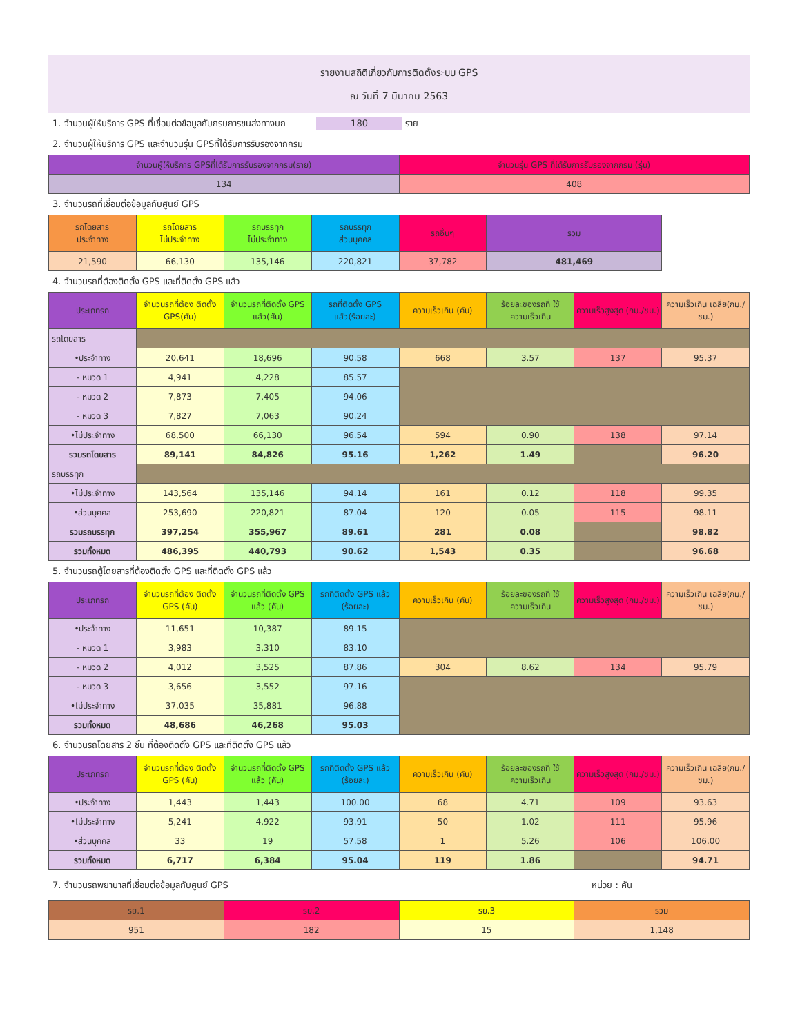รายงานสถิติเกี่ยวกับการติดตั้งระบบ GPS
ณ วันที่ 7 มีนาคม 2563
1. จำนวนผู้ให้บริการ GPS ที่เชื่อมต่อข้อมูลกับกรมการขนส่งทางบก 180 ราย
2. จำนวนผู้ให้บริการ GPS และจำนวนรุ่น GPSที่ได้รับการรับรองจากกรม
| จำนวนผู้ให้บริการ GPSที่ได้รับการรับรองจากกรม(ราย) | จำนวนรุ่น GPS ที่ได้รับการรับรองจากกรม (รุ่น) |
| 134 | 408 |
3. จำนวนรถที่เชื่อมต่อข้อมูลกับศูนย์ GPS
| รถโดยสาร ประจำทาง | รถโดยสาร ไม่ประจำทาง | รถบรรทุก ไม่ประจำทาง | รถบรรทุก ส่วนบุคคล | รถอื่นๆ | รวม | |
| --- | --- | --- | --- | --- | --- | --- |
| 21,590 | 66,130 | 135,146 | 220,821 | 37,782 | 481,469 | |
4. จำนวนรถที่ต้องติดตั้ง GPS และที่ติดตั้ง GPS แล้ว
| ประเภทรถ | จำนวนรถที่ต้อง ติดตั้ง GPS(คัน) | จำนวนรถที่ติดตั้ง GPS แล้ว(คัน) | รถที่ติดตั้ง GPS แล้ว(ร้อยละ) | ความเร็วเกิน (คัน) | ร้อยละของรถที่ ใช้ความเร็วเกิน | ความเร็วสูงสุด (กม./ชม.) | ความเร็วเกิน เฉลี่ย(กม./ชม.) |
| --- | --- | --- | --- | --- | --- | --- | --- |
| รถโดยสาร | | | | | | | |
| •ประจำทาง | 20,641 | 18,696 | 90.58 | 668 | 3.57 | 137 | 95.37 |
| - หมวด 1 | 4,941 | 4,228 | 85.57 | | | | |
| - หมวด 2 | 7,873 | 7,405 | 94.06 | | | | |
| - หมวด 3 | 7,827 | 7,063 | 90.24 | | | | |
| •ไม่ประจำทาง | 68,500 | 66,130 | 96.54 | 594 | 0.90 | 138 | 97.14 |
| รวมรถโดยสาร | 89,141 | 84,826 | 95.16 | 1,262 | 1.49 | | 96.20 |
| รถบรรทุก | | | | | | | |
| •ไม่ประจำทาง | 143,564 | 135,146 | 94.14 | 161 | 0.12 | 118 | 99.35 |
| •ส่วนบุคคล | 253,690 | 220,821 | 87.04 | 120 | 0.05 | 115 | 98.11 |
| รวมรถบรรทุก | 397,254 | 355,967 | 89.61 | 281 | 0.08 | | 98.82 |
| รวมทั้งหมด | 486,395 | 440,793 | 90.62 | 1,543 | 0.35 | | 96.68 |
5. จำนวนรถตู้โดยสารที่ต้องติดตั้ง GPS และที่ติดตั้ง GPS แล้ว
| ประเภทรถ | จำนวนรถที่ต้อง ติดตั้ง GPS (คัน) | จำนวนรถที่ติดตั้ง GPS แล้ว (คัน) | รถที่ติดตั้ง GPS แล้ว (ร้อยละ) | ความเร็วเกิน (คัน) | ร้อยละของรถที่ ใช้ความเร็วเกิน | ความเร็วสูงสุด (กม./ชม.) | ความเร็วเกิน เฉลี่ย(กม./ชม.) |
| --- | --- | --- | --- | --- | --- | --- | --- |
| •ประจำทาง | 11,651 | 10,387 | 89.15 | | | | |
| - หมวด 1 | 3,983 | 3,310 | 83.10 | | | | |
| - หมวด 2 | 4,012 | 3,525 | 87.86 | 304 | 8.62 | 134 | 95.79 |
| - หมวด 3 | 3,656 | 3,552 | 97.16 | | | | |
| •ไม่ประจำทาง | 37,035 | 35,881 | 96.88 | | | | |
| รวมทั้งหมด | 48,686 | 46,268 | 95.03 | | | | |
6. จำนวนรถโดยสาร 2 ชั้น ที่ต้องติดตั้ง GPS และที่ติดตั้ง GPS แล้ว
| ประเภทรถ | จำนวนรถที่ต้อง ติดตั้ง GPS (คัน) | จำนวนรถที่ติดตั้ง GPS แล้ว (คัน) | รถที่ติดตั้ง GPS แล้ว (ร้อยละ) | ความเร็วเกิน (คัน) | ร้อยละของรถที่ ใช้ความเร็วเกิน | ความเร็วสูงสุด (กม./ชม.) | ความเร็วเกิน เฉลี่ย(กม./ชม.) |
| --- | --- | --- | --- | --- | --- | --- | --- |
| •ประจำทาง | 1,443 | 1,443 | 100.00 | 68 | 4.71 | 109 | 93.63 |
| •ไม่ประจำทาง | 5,241 | 4,922 | 93.91 | 50 | 1.02 | 111 | 95.96 |
| •ส่วนบุคคล | 33 | 19 | 57.58 | 1 | 5.26 | 106 | 106.00 |
| รวมทั้งหมด | 6,717 | 6,384 | 95.04 | 119 | 1.86 | | 94.71 |
7. จำนวนรถพยาบาลที่เชื่อมต่อข้อมูลกับศูนย์ GPS หน่วย : คัน
| รย.1 | รย.2 | รย.3 | รวม |
| 951 | 182 | 15 | 1,148 |